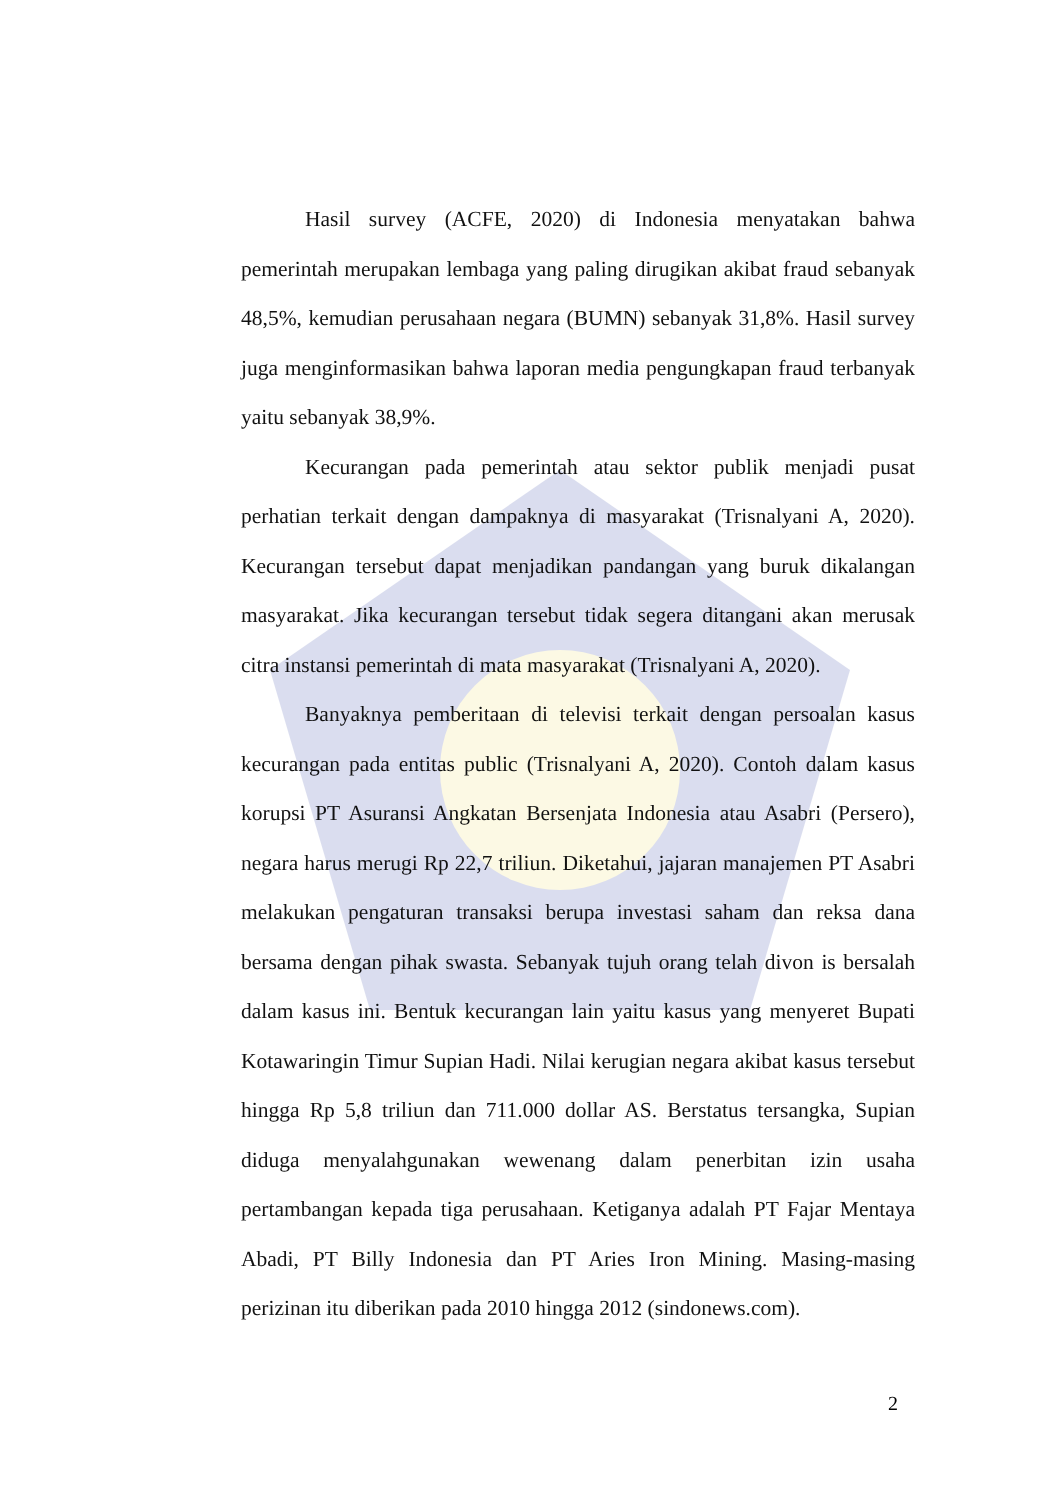Hasil survey (ACFE, 2020) di Indonesia menyatakan bahwa pemerintah merupakan lembaga yang paling dirugikan akibat fraud sebanyak 48,5%, kemudian perusahaan negara (BUMN) sebanyak 31,8%. Hasil survey juga menginformasikan bahwa laporan media pengungkapan fraud terbanyak yaitu sebanyak 38,9%.
Kecurangan pada pemerintah atau sektor publik menjadi pusat perhatian terkait dengan dampaknya di masyarakat (Trisnalyani A, 2020). Kecurangan tersebut dapat menjadikan pandangan yang buruk dikalangan masyarakat. Jika kecurangan tersebut tidak segera ditangani akan merusak citra instansi pemerintah di mata masyarakat (Trisnalyani A, 2020).
Banyaknya pemberitaan di televisi terkait dengan persoalan kasus kecurangan pada entitas public (Trisnalyani A, 2020). Contoh dalam kasus korupsi PT Asuransi Angkatan Bersenjata Indonesia atau Asabri (Persero), negara harus merugi Rp 22,7 triliun. Diketahui, jajaran manajemen PT Asabri melakukan pengaturan transaksi berupa investasi saham dan reksa dana bersama dengan pihak swasta. Sebanyak tujuh orang telah divon is bersalah dalam kasus ini. Bentuk kecurangan lain yaitu kasus yang menyeret Bupati Kotawaringin Timur Supian Hadi. Nilai kerugian negara akibat kasus tersebut hingga Rp 5,8 triliun dan 711.000 dollar AS. Berstatus tersangka, Supian diduga menyalahgunakan wewenang dalam penerbitan izin usaha pertambangan kepada tiga perusahaan. Ketiganya adalah PT Fajar Mentaya Abadi, PT Billy Indonesia dan PT Aries Iron Mining. Masing-masing perizinan itu diberikan pada 2010 hingga 2012 (sindonews.com).
2